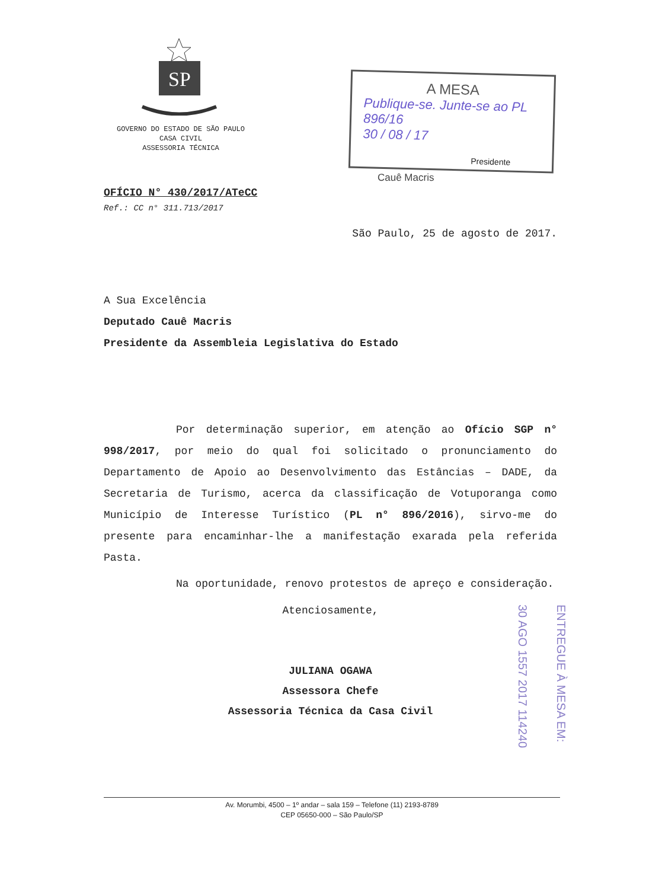SP
GOVERNO DO ESTADO DE SÃO PAULO
CASA CIVIL
ASSESSORIA TÉCNICA
A MESA
Publique-se. Junte-se ao PL 896/16
30 / 08 / 17
Presidente
Cauê Macris
OFÍCIO N° 430/2017/ATeCC
Ref.: CC n° 311.713/2017
São Paulo, 25 de agosto de 2017.
A Sua Excelência
Deputado Cauê Macris
Presidente da Assembleia Legislativa do Estado
Por determinação superior, em atenção ao Ofício SGP n° 998/2017, por meio do qual foi solicitado o pronunciamento do Departamento de Apoio ao Desenvolvimento das Estâncias – DADE, da Secretaria de Turismo, acerca da classificação de Votuporanga como Município de Interesse Turístico (PL n° 896/2016), sirvo-me do presente para encaminhar-lhe a manifestação exarada pela referida Pasta.
Na oportunidade, renovo protestos de apreço e consideração.
Atenciosamente,
JULIANA OGAWA
Assessora Chefe
Assessoria Técnica da Casa Civil
30 AGO 1557 2017 114240
ENTREGUE À MESA EM:
Av. Morumbi, 4500 – 1º andar – sala 159 – Telefone (11) 2193-8789
CEP 05650-000 – São Paulo/SP